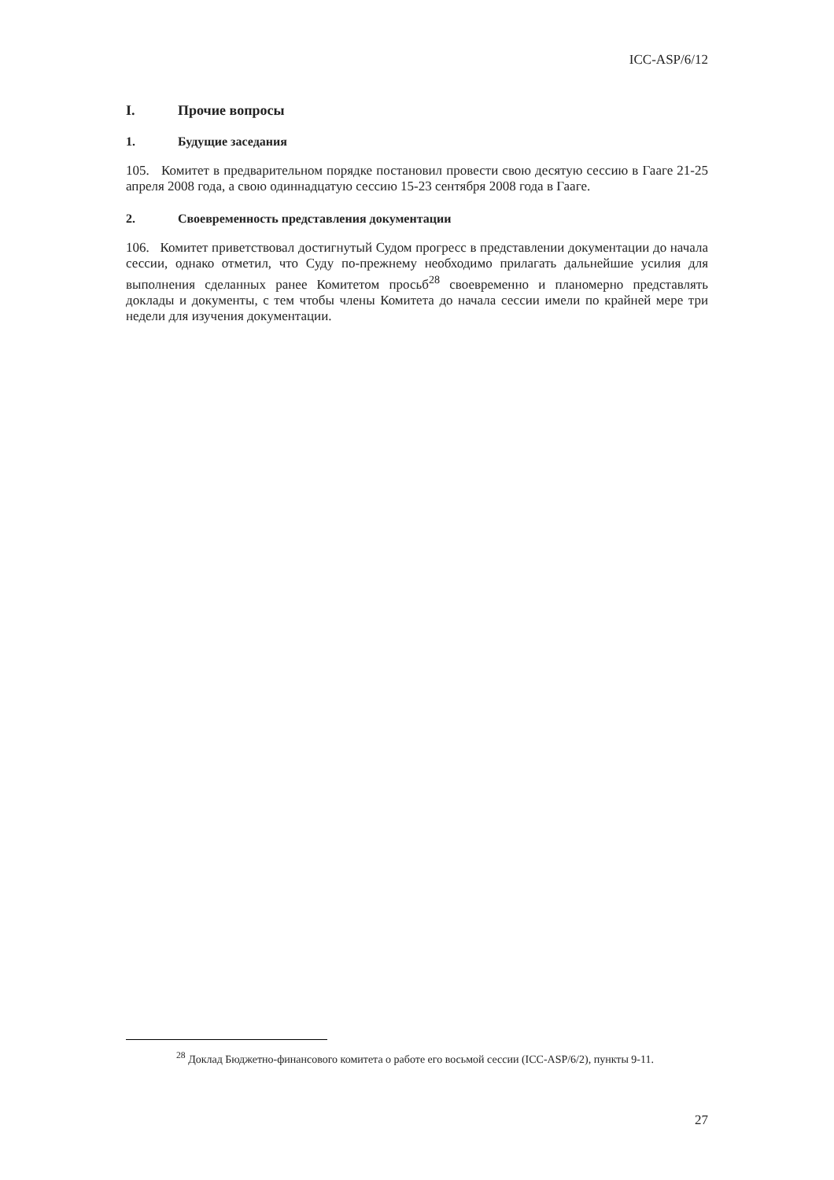ICC-ASP/6/12
I. Прочие вопросы
1. Будущие заседания
105. Комитет в предварительном порядке постановил провести свою десятую сессию в Гааге 21-25 апреля 2008 года, а свою одиннадцатую сессию 15-23 сентября 2008 года в Гааге.
2. Своевременность представления документации
106. Комитет приветствовал достигнутый Судом прогресс в представлении документации до начала сессии, однако отметил, что Суду по-прежнему необходимо прилагать дальнейшие усилия для выполнения сделанных ранее Комитетом просьб<sup>28</sup> своевременно и планомерно представлять доклады и документы, с тем чтобы члены Комитета до начала сессии имели по крайней мере три недели для изучения документации.
<sup>28</sup> Доклад Бюджетно-финансового комитета о работе его восьмой сессии (ICC-ASP/6/2), пункты 9-11.
27